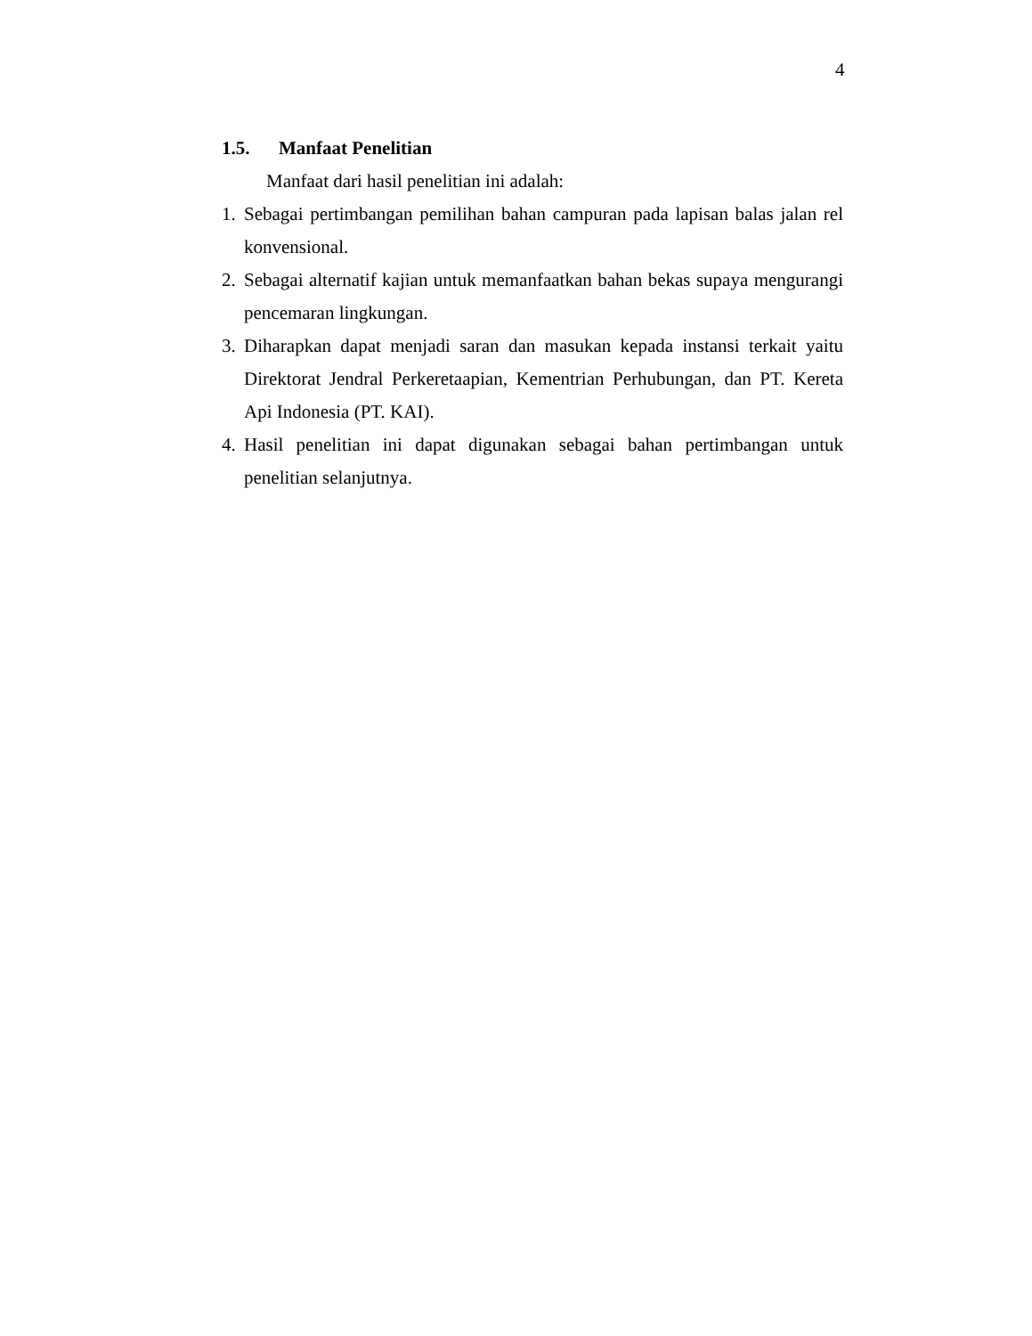4
1.5. Manfaat Penelitian
Manfaat dari hasil penelitian ini adalah:
1. Sebagai pertimbangan pemilihan bahan campuran pada lapisan balas jalan rel konvensional.
2. Sebagai alternatif kajian untuk memanfaatkan bahan bekas supaya mengurangi pencemaran lingkungan.
3. Diharapkan dapat menjadi saran dan masukan kepada instansi terkait yaitu Direktorat Jendral Perkeretaapian, Kementrian Perhubungan, dan PT. Kereta Api Indonesia (PT. KAI).
4. Hasil penelitian ini dapat digunakan sebagai bahan pertimbangan untuk penelitian selanjutnya.